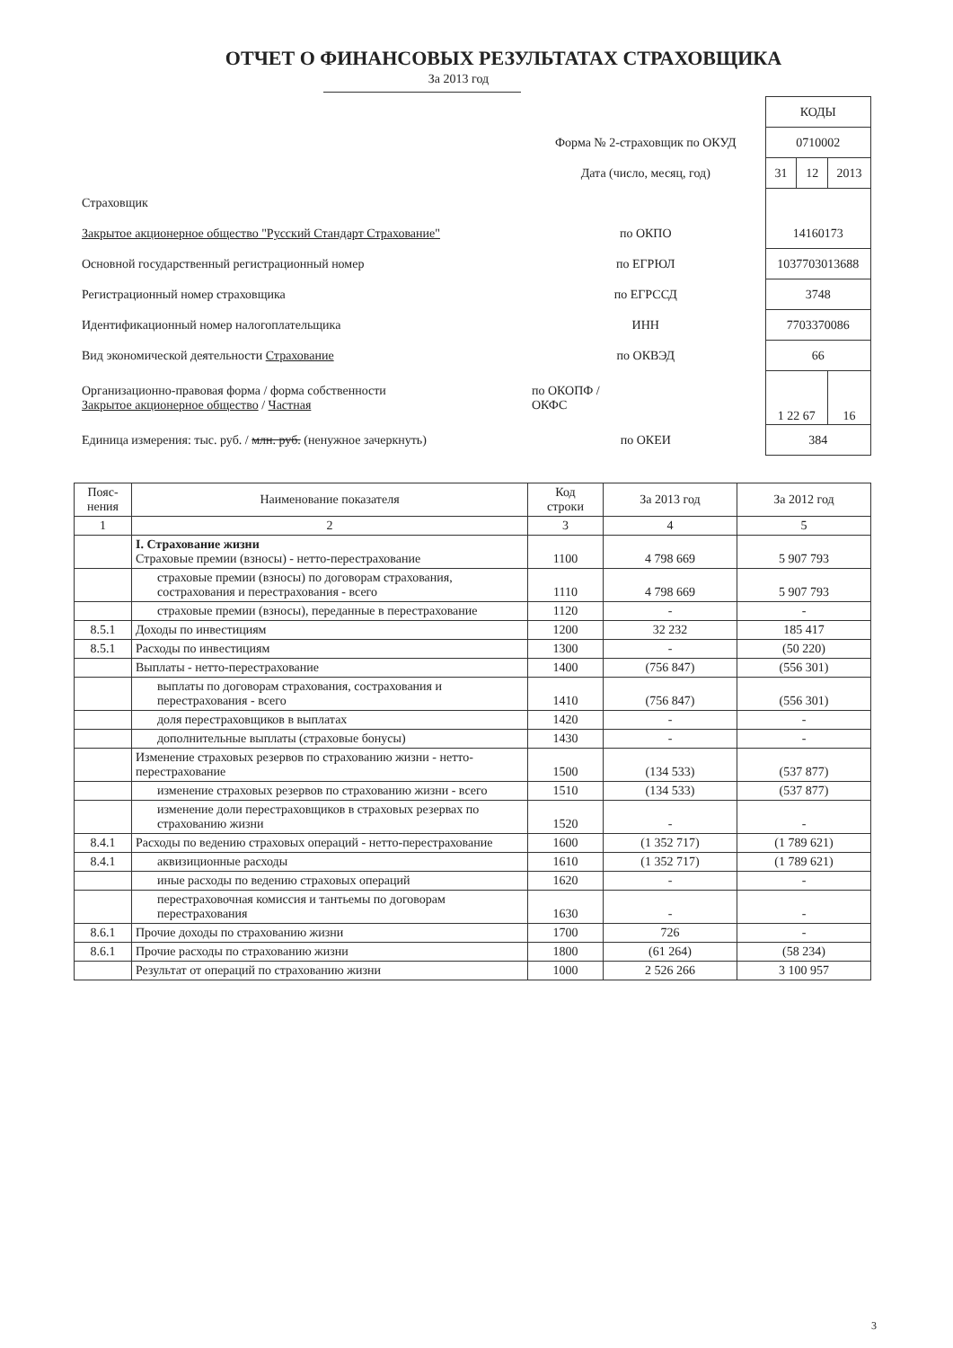ОТЧЕТ О ФИНАНСОВЫХ РЕЗУЛЬТАТАХ СТРАХОВЩИКА
За 2013 год
| | | КОДЫ | | |
| | Форма № 2-страховщик по ОКУД | 0710002 | | |
| | Дата (число, месяц, год) | 31 | 12 | 2013 |
| Страховщик | | | | |
| Закрытое акционерное общество "Русский Стандарт Страхование" | по ОКПО | 14160173 | | |
| Основной государственный регистрационный номер | по ЕГРЮЛ | 1037703013688 | | |
| Регистрационный номер страховщика | по ЕГРССД | 3748 | | |
| Идентификационный номер налогоплательщика | ИНН | 7703370086 | | |
| Вид экономической деятельности Страхование | по ОКВЭД | 66 | | |
| Организационно-правовая форма / форма собственности Закрытое акционерное общество / Частная | по ОКОПФ / ОКФС | 1 22 67 | | 16 |
| Единица измерения: тыс. руб. / млн. руб. (ненужное зачеркнуть) | по ОКЕИ | 384 | | |
| Пояс- нения | Наименование показателя | Код строки | За 2013 год | За 2012 год |
| --- | --- | --- | --- | --- |
| 1 | 2 | 3 | 4 | 5 |
| | I. Страхование жизни Страховые премии (взносы) - нетто-перестрахование | 1100 | 4 798 669 | 5 907 793 |
| | страховые премии (взносы) по договорам страхования, сострахования и перестрахования - всего | 1110 | 4 798 669 | 5 907 793 |
| | страховые премии (взносы), переданные в перестрахование | 1120 | - | - |
| 8.5.1 | Доходы по инвестициям | 1200 | 32 232 | 185 417 |
| 8.5.1 | Расходы по инвестициям | 1300 | - | (50 220) |
| | Выплаты - нетто-перестрахование | 1400 | (756 847) | (556 301) |
| | выплаты по договорам страхования, сострахования и перестрахования - всего | 1410 | (756 847) | (556 301) |
| | доля перестраховщиков в выплатах | 1420 | - | - |
| | дополнительные выплаты (страховые бонусы) | 1430 | - | - |
| | Изменение страховых резервов по страхованию жизни - нетто-перестрахование | 1500 | (134 533) | (537 877) |
| | изменение страховых резервов по страхованию жизни - всего | 1510 | (134 533) | (537 877) |
| | изменение доли перестраховщиков в страховых резервах по страхованию жизни | 1520 | - | - |
| 8.4.1 | Расходы по ведению страховых операций - нетто-перестрахование | 1600 | (1 352 717) | (1 789 621) |
| 8.4.1 | аквизиционные расходы | 1610 | (1 352 717) | (1 789 621) |
| | иные расходы по ведению страховых операций | 1620 | - | - |
| | перестраховочная комиссия и тантьемы по договорам перестрахования | 1630 | - | - |
| 8.6.1 | Прочие доходы по страхованию жизни | 1700 | 726 | - |
| 8.6.1 | Прочие расходы по страхованию жизни | 1800 | (61 264) | (58 234) |
| | Результат от операций по страхованию жизни | 1000 | 2 526 266 | 3 100 957 |
3